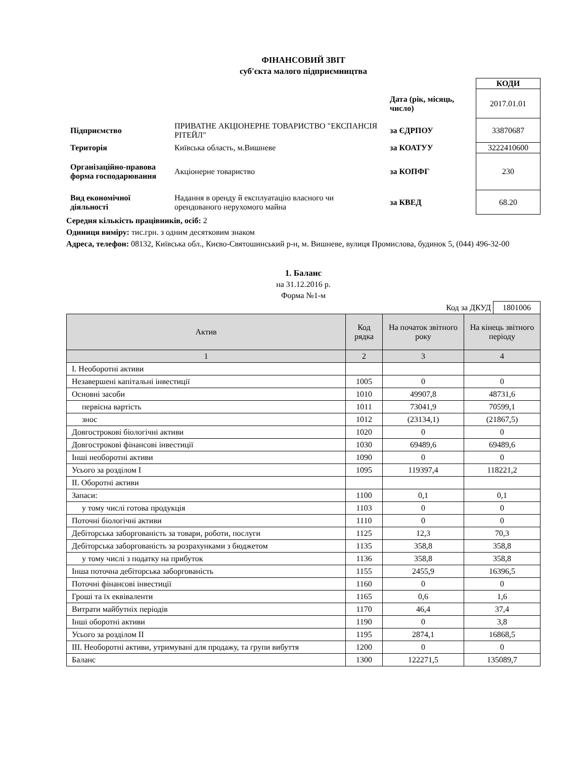ФІНАНСОВИЙ ЗВІТ
суб'єкта малого підприємництва
| | | | КОДИ |
| | | Дата (рік, місяць, число) | 2017.01.01 |
| Підприємство | ПРИВАТНЕ АКЦІОНЕРНЕ ТОВАРИСТВО "ЕКСПАНСІЯ РІТЕЙЛ" | за ЄДРПОУ | 33870687 |
| Територія | Київська область, м.Вишневе | за КОАТУУ | 3222410600 |
| Організаційно-правова форма господарювання | Акціонерне товариство | за КОПФГ | 230 |
| Вид економічної діяльності | Надання в оренду й експлуатацію власного чи орендованого нерухомого майна | за КВЕД | 68.20 |
Середня кількість працівників, осіб: 2
Одиниця виміру: тис.грн. з одним десятковим знаком
Адреса, телефон: 08132, Київська обл., Києво-Святошинський р-н, м. Вишневе, вулиця Промислова, будинок 5, (044) 496-32-00
1. Баланс
на 31.12.2016 р.
Форма №1-м
Код за ДКУД 1801006
| Актив | Код рядка | На початок звітного року | На кінець звітного періоду |
| --- | --- | --- | --- |
| 1 | 2 | 3 | 4 |
| І. Необоротні активи | | | |
| Незавершені капітальні інвестиції | 1005 | 0 | 0 |
| Основні засоби | 1010 | 49907,8 | 48731,6 |
| первісна вартість | 1011 | 73041,9 | 70599,1 |
| знос | 1012 | (23134,1) | (21867,5) |
| Довгострокові біологічні активи | 1020 | 0 | 0 |
| Довгострокові фінансові інвестиції | 1030 | 69489,6 | 69489,6 |
| Інші необоротні активи | 1090 | 0 | 0 |
| Усього за розділом І | 1095 | 119397,4 | 118221,2 |
| ІІ. Оборотні активи | | | |
| Запаси: | 1100 | 0,1 | 0,1 |
| у тому числі готова продукція | 1103 | 0 | 0 |
| Поточні біологічні активи | 1110 | 0 | 0 |
| Дебіторська заборгованість за товари, роботи, послуги | 1125 | 12,3 | 70,3 |
| Дебіторська заборгованість за розрахунками з бюджетом | 1135 | 358,8 | 358,8 |
| у тому числі з податку на прибуток | 1136 | 358,8 | 358,8 |
| Інша поточна дебіторська заборгованість | 1155 | 2455,9 | 16396,5 |
| Поточні фінансові інвестиції | 1160 | 0 | 0 |
| Гроші та їх еквіваленти | 1165 | 0,6 | 1,6 |
| Витрати майбутніх періодів | 1170 | 46,4 | 37,4 |
| Інші оборотні активи | 1190 | 0 | 3,8 |
| Усього за розділом ІІ | 1195 | 2874,1 | 16868,5 |
| ІІІ. Необоротні активи, утримувані для продажу, та групи вибуття | 1200 | 0 | 0 |
| Баланс | 1300 | 122271,5 | 135089,7 |